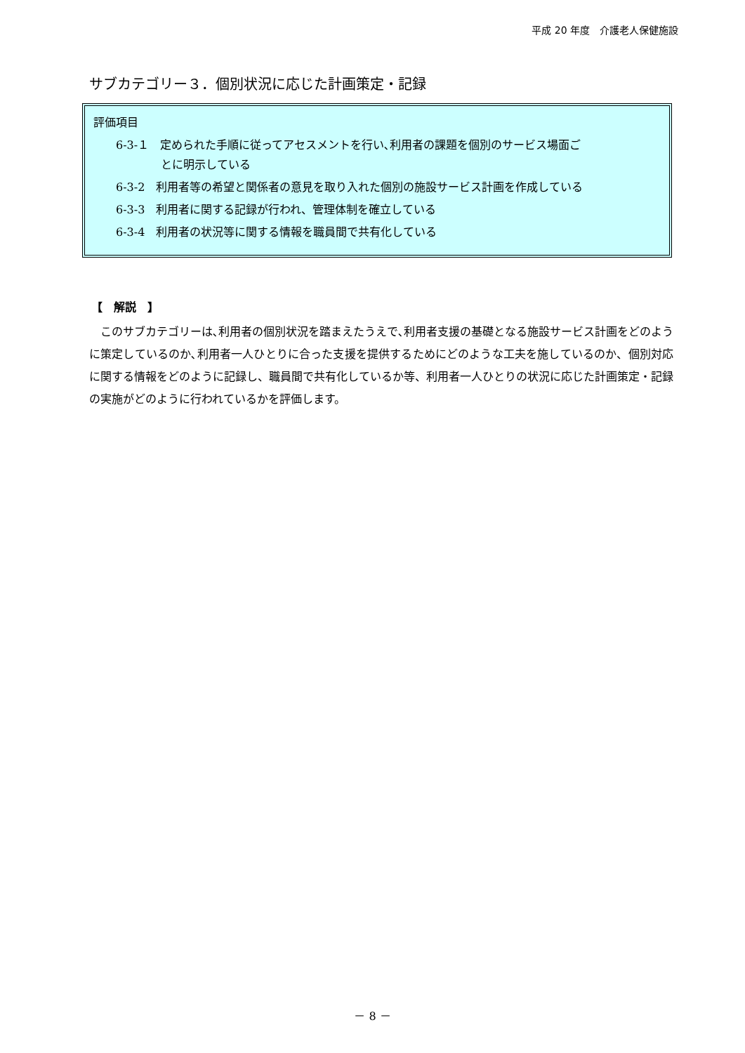平成 20 年度　介護老人保健施設
サブカテゴリー３．個別状況に応じた計画策定・記録
評価項目
6-3-１　定められた手順に従ってアセスメントを行い､利用者の課題を個別のサービス場面ご
とに明示している
6-3-2　利用者等の希望と関係者の意見を取り入れた個別の施設サービス計画を作成している
6-3-3　利用者に関する記録が行われ、管理体制を確立している
6-3-4　利用者の状況等に関する情報を職員間で共有化している
【　解説　】
このサブカテゴリーは､利用者の個別状況を踏まえたうえで､利用者支援の基礎となる施設サービス計画をどのように策定しているのか､利用者一人ひとりに合った支援を提供するためにどのような工夫を施しているのか、個別対応に関する情報をどのように記録し、職員間で共有化しているか等、利用者一人ひとりの状況に応じた計画策定・記録の実施がどのように行われているかを評価します。
－ 8 －